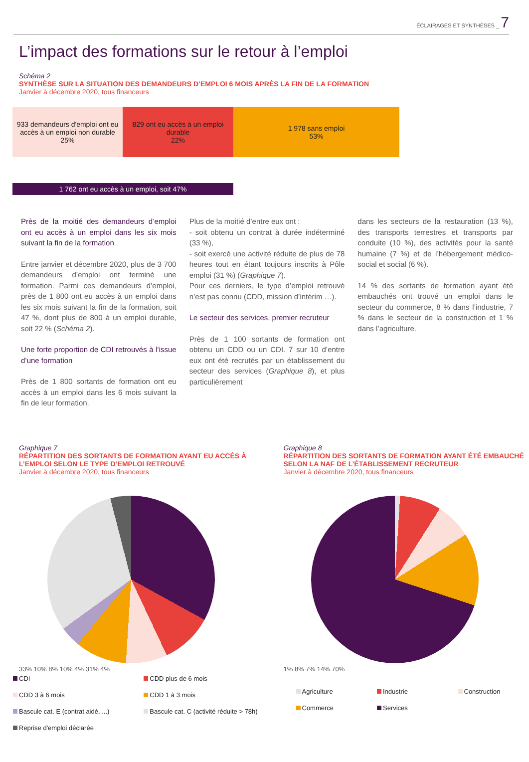ÉCLAIRAGES ET SYNTHÈSES _ 7
L’impact des formations sur le retour à l’emploi
Schéma 2
SYNTHÈSE SUR LA SITUATION DES DEMANDEURS D’EMPLOI 6 MOIS APRÈS LA FIN DE LA FORMATION
Janvier à décembre 2020, tous financeurs
933 demandeurs d'emploi ont eu accès à un emploi non durable
25%
829 ont eu accès à un emploi durable
22%
1 978 sans emploi
53%
1 762 ont eu accès à un emploi, soit 47%
Près de la moitié des demandeurs d’emploi ont eu accès à un emploi dans les six mois suivant la fin de la formation
Entre janvier et décembre 2020, plus de 3 700 demandeurs d’emploi ont terminé une formation. Parmi ces demandeurs d’emploi, près de 1 800 ont eu accès à un emploi dans les six mois suivant la fin de la formation, soit 47 %, dont plus de 800 à un emploi durable, soit 22 % (Schéma 2).
Une forte proportion de CDI retrouvés à l’issue d’une formation
Près de 1 800 sortants de formation ont eu accès à un emploi dans les 6 mois suivant la fin de leur formation.
Plus de la moitié d’entre eux ont :
- soit obtenu un contrat à durée indéterminé (33 %),
- soit exercé une activité réduite de plus de 78 heures tout en étant toujours inscrits à Pôle emploi (31 %) (Graphique 7).
Pour ces derniers, le type d’emploi retrouvé n’est pas connu (CDD, mission d’intérim …).
Le secteur des services, premier recruteur
Près de 1 100 sortants de formation ont obtenu un CDD ou un CDI. 7 sur 10 d’entre eux ont été recrutés par un établissement du secteur des services (Graphique 8), et plus particulièrement
dans les secteurs de la restauration (13 %), des transports terrestres et transports par conduite (10 %), des activités pour la santé humaine (7 %) et de l’hébergement médico-social et social (6 %).
14 % des sortants de formation ayant été embauchés ont trouvé un emploi dans le secteur du commerce, 8 % dans l’industrie, 7 % dans le secteur de la construction et 1 % dans l’agriculture.
Graphique 7
RÉPARTITION DES SORTANTS DE FORMATION AYANT EU ACCÈS À L’EMPLOI SELON LE TYPE D’EMPLOI RETROUVÉ
Janvier à décembre 2020, tous financeurs
33% 10% 8% 10% 4% 31% 4%
CDI CDD plus de 6 mois CDD 3 à 6 mois CDD 1 à 3 mois Bascule cat. E (contrat aidé, ...) Bascule cat. C (activité réduite > 78h) Reprise d'emploi déclarée
Graphique 8
RÉPARTITION DES SORTANTS DE FORMATION AYANT ÉTÉ EMBAUCHÉ SELON LA NAF DE L’ÉTABLISSEMENT RECRUTEUR
Janvier à décembre 2020, tous financeurs
1% 8% 7% 14% 70%
Agriculture Industrie Construction Commerce Services